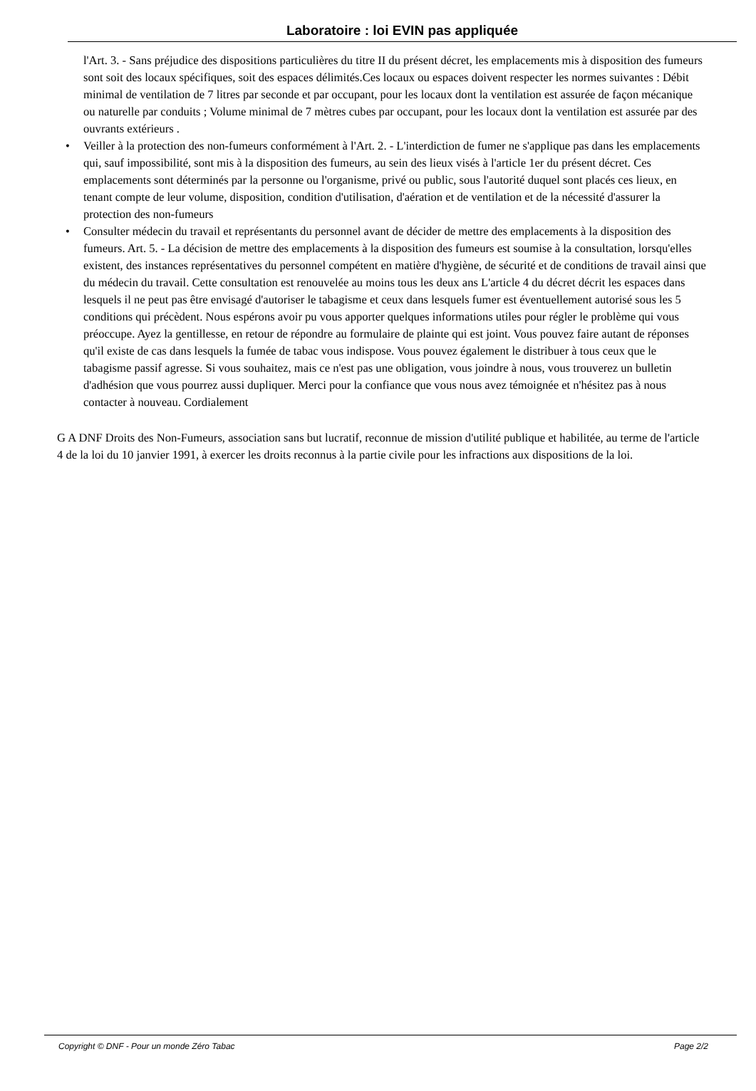Laboratoire : loi EVIN pas appliquée
l'Art. 3. - Sans préjudice des dispositions particulières du titre II du présent décret, les emplacements mis à disposition des fumeurs sont soit des locaux spécifiques, soit des espaces délimités.Ces locaux ou espaces doivent respecter les normes suivantes : Débit minimal de ventilation de 7 litres par seconde et par occupant, pour les locaux dont la ventilation est assurée de façon mécanique ou naturelle par conduits ; Volume minimal de 7 mètres cubes par occupant, pour les locaux dont la ventilation est assurée par des ouvrants extérieurs .
• Veiller à la protection des non-fumeurs conformément à l'Art. 2. - L'interdiction de fumer ne s'applique pas dans les emplacements qui, sauf impossibilité, sont mis à la disposition des fumeurs, au sein des lieux visés à l'article 1er du présent décret. Ces emplacements sont déterminés par la personne ou l'organisme, privé ou public, sous l'autorité duquel sont placés ces lieux, en tenant compte de leur volume, disposition, condition d'utilisation, d'aération et de ventilation et de la nécessité d'assurer la protection des non-fumeurs
• Consulter médecin du travail et représentants du personnel avant de décider de mettre des emplacements à la disposition des fumeurs. Art. 5. - La décision de mettre des emplacements à la disposition des fumeurs est soumise à la consultation, lorsqu'elles existent, des instances représentatives du personnel compétent en matière d'hygiène, de sécurité et de conditions de travail ainsi que du médecin du travail. Cette consultation est renouvelée au moins tous les deux ans L'article 4 du décret décrit les espaces dans lesquels il ne peut pas être envisagé d'autoriser le tabagisme et ceux dans lesquels fumer est éventuellement autorisé sous les 5 conditions qui précèdent. Nous espérons avoir pu vous apporter quelques informations utiles pour régler le problème qui vous préoccupe. Ayez la gentillesse, en retour de répondre au formulaire de plainte qui est joint. Vous pouvez faire autant de réponses qu'il existe de cas dans lesquels la fumée de tabac vous indispose. Vous pouvez également le distribuer à tous ceux que le tabagisme passif agresse. Si vous souhaitez, mais ce n'est pas une obligation, vous joindre à nous, vous trouverez un bulletin d'adhésion que vous pourrez aussi dupliquer. Merci pour la confiance que vous nous avez témoignée et n'hésitez pas à nous contacter à nouveau. Cordialement
G A DNF Droits des Non-Fumeurs, association sans but lucratif, reconnue de mission d'utilité publique et habilitée, au terme de l'article 4 de la loi du 10 janvier 1991, à exercer les droits reconnus à la partie civile pour les infractions aux dispositions de la loi.
Copyright © DNF - Pour un monde Zéro Tabac Page 2/2